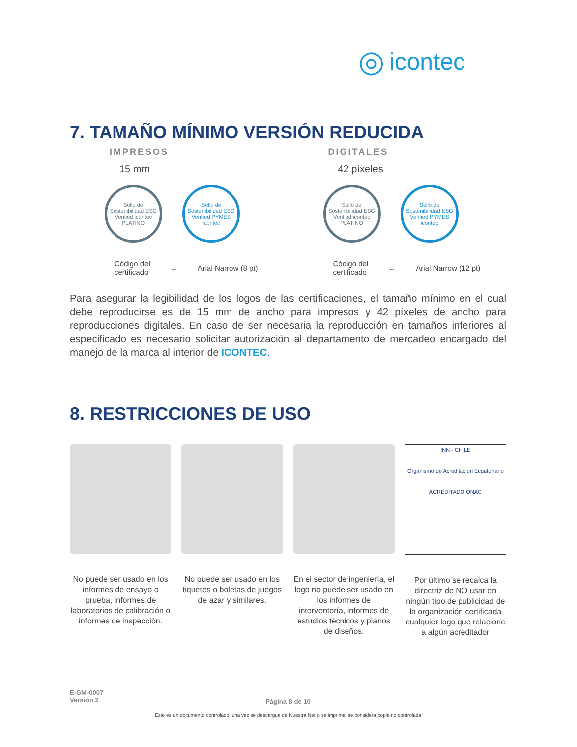◎ icontec
7. TAMAÑO MÍNIMO VERSIÓN REDUCIDA
IMPRESOS
15 mm
Sello de Sostenibilidad ESG Verified icontec PLATINO
Sello de Sostenibilidad ESG Verified PYMES icontec
Código del
certificado ← Arial Narrow (8 pt)
DIGITALES
42 píxeles
Sello de Sostenibilidad ESG Verified icontec PLATINO
Sello de Sostenibilidad ESG Verified PYMES icontec
Código del
certificado ← Arial Narrow (12 pt)
Para asegurar la legibilidad de los logos de las certificaciones, el tamaño mínimo en el cual debe reproducirse es de 15 mm de ancho para impresos y 42 píxeles de ancho para reproducciones digitales. En caso de ser necesaria la reproducción en tamaños inferiores al especificado es necesario solicitar autorización al departamento de mercadeo encargado del manejo de la marca al interior de ICONTEC.
8. RESTRICCIONES DE USO
No puede ser usado en los informes de ensayo o prueba, informes de laboratorios de calibración o informes de inspección.
No puede ser usado en los tiquetes o boletas de juegos de azar y similares.
En el sector de ingeniería, el logo no puede ser usado en los informes de interventoría, informes de estudios técnicos y planos de diseños.
INN - CHILE
Organismo de Acreditación Ecuatoriano
ACREDITADO ONAC
Por último se recalca la directriz de NO usar en ningún tipo de publicidad de la organización certificada cualquier logo que relacione a algún acreditador
E-GM-0007
Versión 2
Página 8 de 10
Este es un documento controlado; una vez se descargue de Nuestra Net o se imprima, se considera copia no controlada